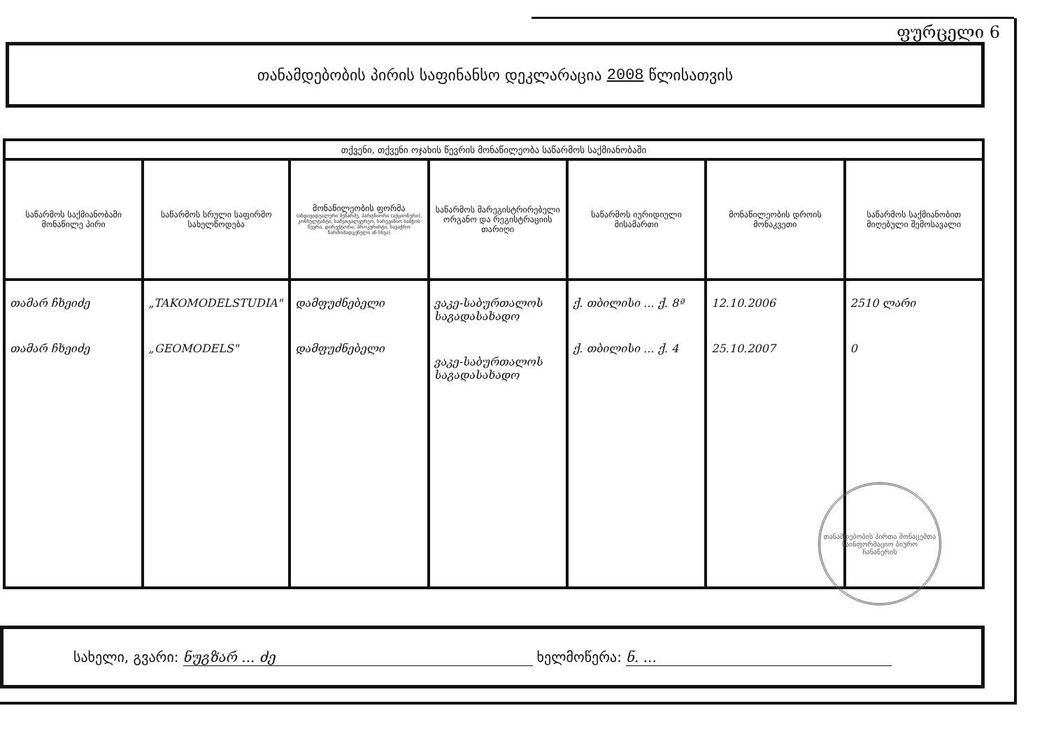ფურცელი 6
თანამდებობის პირის საფინანსო დეკლარაცია 2008 წლისათვის
| თქვენი, თქვენი ოჯახის წევრის მონაწილეობა საწარმოს საქმიანობაში | | | | | | |
| --- | --- | --- | --- | --- | --- | --- |
| საწარმოს საქმიანობაში მონაწილე პირი | საწარმოს სრული საფირმო სახელწოდება | მონაწილეობის ფორმა (ინდივიდუალური მეწარმე, პარტნიორი (აქციონერი), კონსულტანტი, სამეთვალყურეო, სარევიზიო საბჭოს წევრი, დირექტორი, პროკურისტი, სავაჭრო წარმომადგენელი ან სხვა) | საწარმოს მარეგისტრირებელი ორგანო და რეგისტრაციის თარიღი | საწარმოს იურიდიული მისამართი | მონაწილეობის დროის მონაკვეთი | საწარმოს საქმიანობით მიღებული შემოსავალი |
| თამარ ჩხეიძე თამარ ჩხეიძე | „TAKOMODELSTUDIA" „GEOMODELS" | დამფუძნებელი დამფუძნებელი | ვაკე-საბურთალოს საგადასახადო ვაკე-საბურთალოს საგადასახადო | ქ. თბილისი ... ქ. 8ª ქ. თბილისი ... ქ. 4 | 12.10.2006 25.10.2007 | 2510 ლარი 0 |
თანამდებობის პირთა მონაცემთა საინფორმაციო ბიურო
ჩანაწერის
სახელი, გვარი: ნუგზარ ... ძე ხელმოწერა: ნ. ...